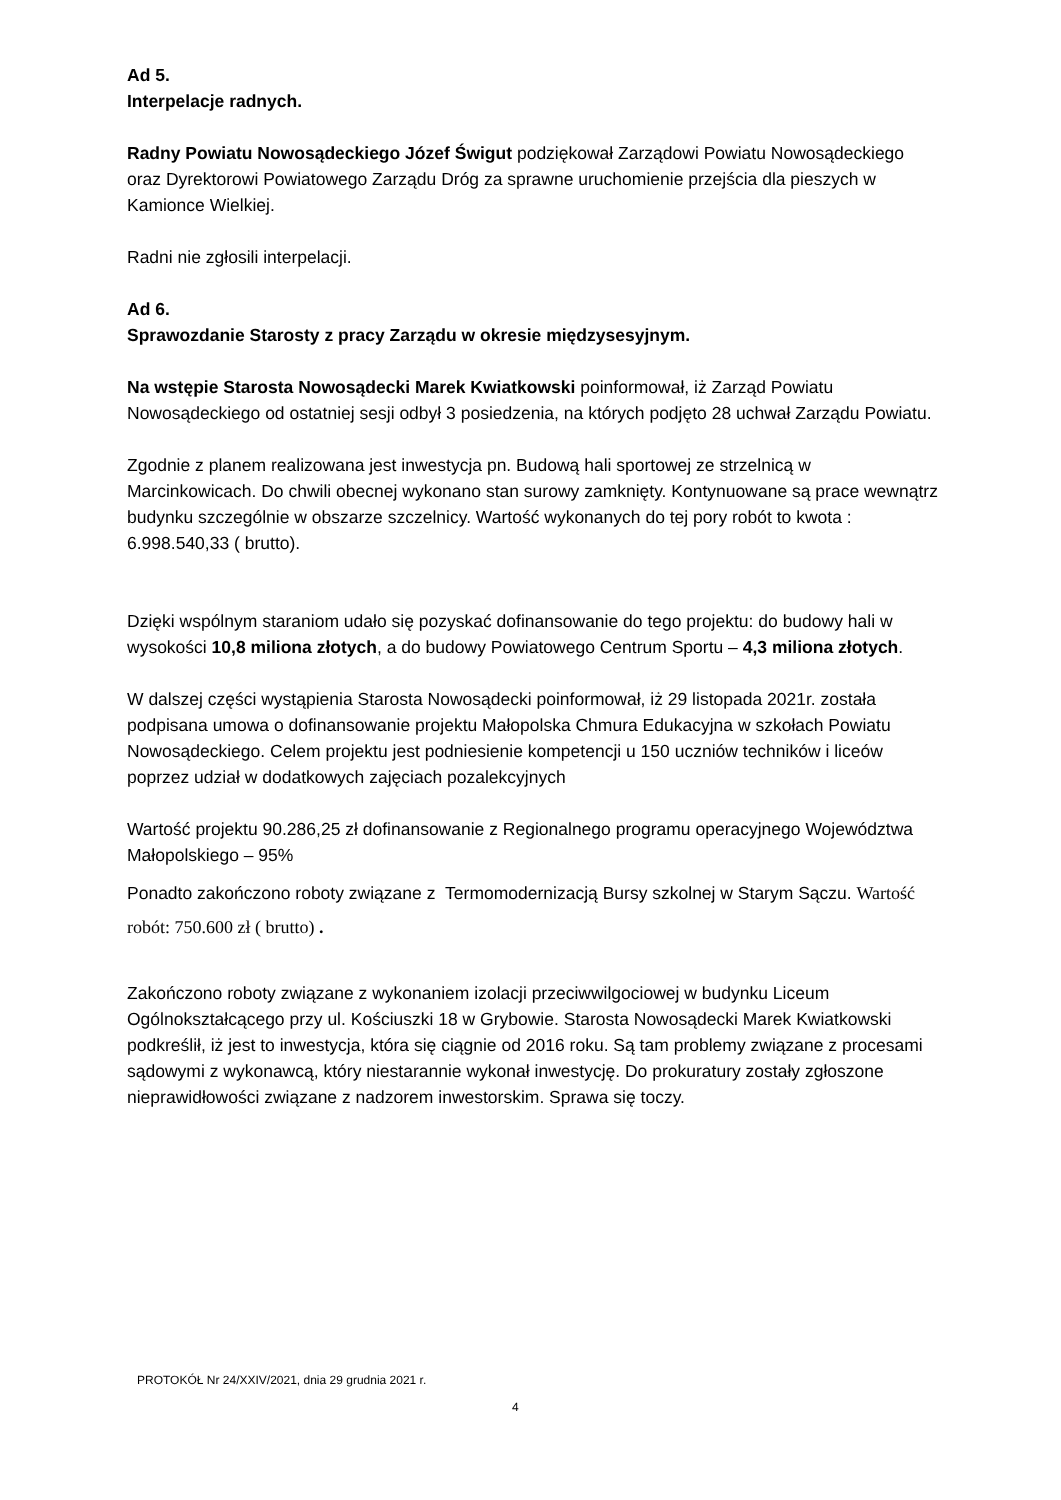Ad 5.
Interpelacje radnych.
Radny Powiatu Nowosądeckiego Józef Świgut podziękował Zarządowi Powiatu Nowosądeckiego oraz Dyrektorowi Powiatowego Zarządu Dróg za sprawne uruchomienie przejścia dla pieszych w Kamionce Wielkiej.
Radni nie zgłosili interpelacji.
Ad 6.
Sprawozdanie Starosty z pracy Zarządu w okresie międzysesyjnym.
Na wstępie Starosta Nowosądecki Marek Kwiatkowski poinformował, iż Zarząd Powiatu Nowosądeckiego od ostatniej sesji odbył 3 posiedzenia, na których podjęto 28 uchwał Zarządu Powiatu.
Zgodnie z planem realizowana jest inwestycja pn. Budową hali sportowej ze strzelnicą w Marcinkowicach. Do chwili obecnej wykonano stan surowy zamknięty. Kontynuowane są prace wewnątrz budynku szczególnie w obszarze szczelnicy. Wartość wykonanych do tej pory robót to kwota : 6.998.540,33 ( brutto).
Dzięki wspólnym staraniom udało się pozyskać dofinansowanie do tego projektu: do budowy hali w wysokości 10,8 miliona złotych, a do budowy Powiatowego Centrum Sportu – 4,3 miliona złotych.
W dalszej części wystąpienia Starosta Nowosądecki poinformował, iż 29 listopada 2021r. została podpisana umowa o dofinansowanie projektu Małopolska Chmura Edukacyjna w szkołach Powiatu Nowosądeckiego. Celem projektu jest podniesienie kompetencji u 150 uczniów techników i liceów poprzez udział w dodatkowych zajęciach pozalekcyjnych
Wartość projektu 90.286,25 zł dofinansowanie z Regionalnego programu operacyjnego Województwa Małopolskiego – 95%
Ponadto zakończono roboty związane z Termomodernizacją Bursy szkolnej w Starym Sączu. Wartość robót: 750.600 zł ( brutto) .
Zakończono roboty związane z wykonaniem izolacji przeciwwilgociowej w budynku Liceum Ogólnokształcącego przy ul. Kościuszki 18 w Grybowie. Starosta Nowosądecki Marek Kwiatkowski podkreślił, iż jest to inwestycja, która się ciągnie od 2016 roku. Są tam problemy związane z procesami sądowymi z wykonawcą, który niestarannie wykonał inwestycję. Do prokuratury zostały zgłoszone nieprawidłowości związane z nadzorem inwestorskim. Sprawa się toczy.
PROTOKÓŁ Nr 24/XXIV/2021, dnia 29 grudnia 2021 r.
4